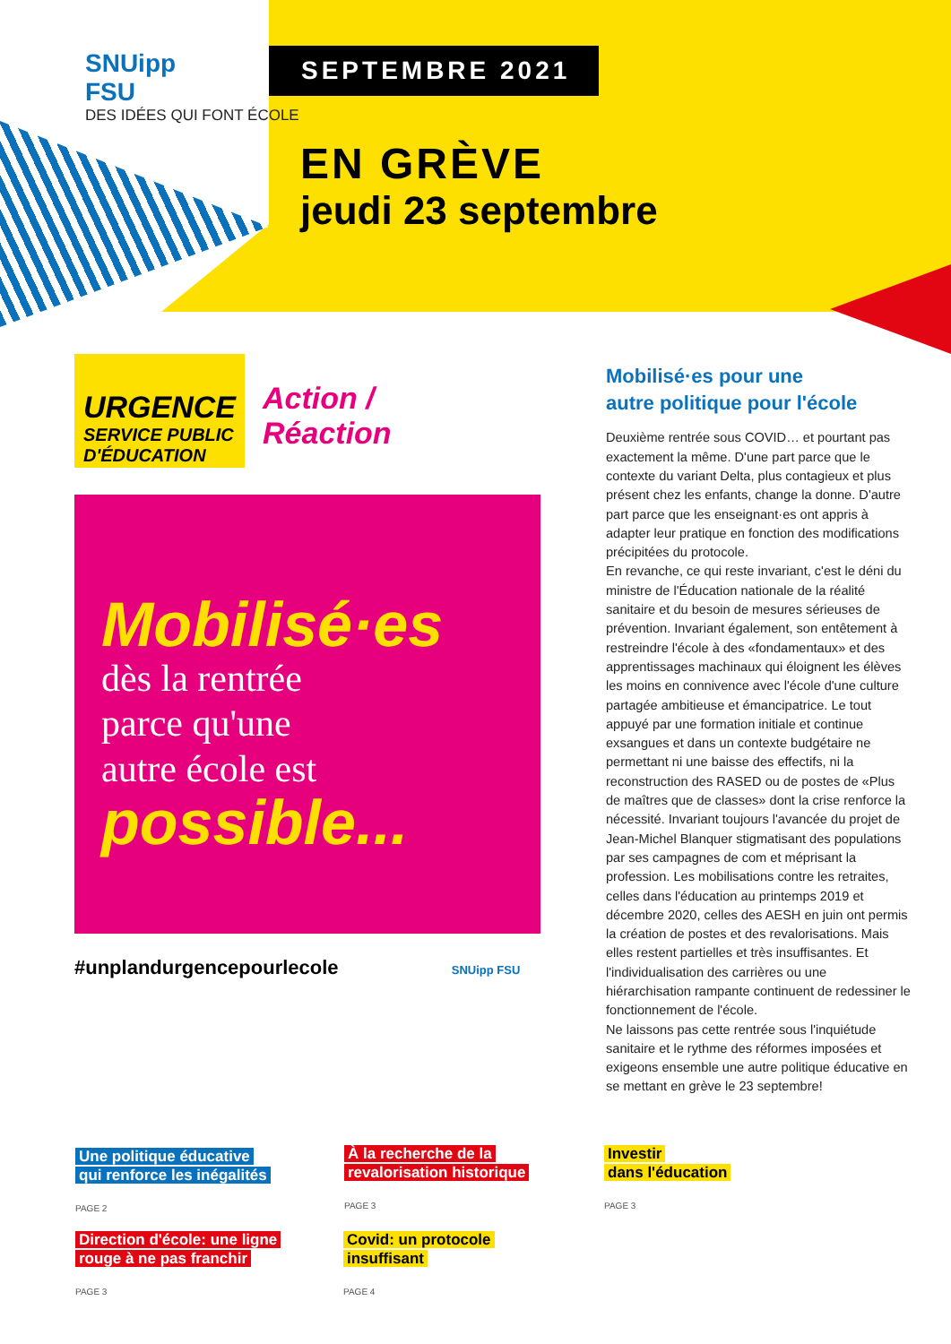SNUipp
FSU
DES IDÉES QUI FONT ÉCOLE
SEPTEMBRE 2021
EN GRÈVE
jeudi 23 septembre
URGENCE SERVICE PUBLIC
D'ÉDUCATION
Action /
Réaction
Mobilisé·es
dès la rentrée
parce qu'une
autre école est
possible...
#unplandurgencepourlecole SNUipp FSU
Mobilisé·es pour une
autre politique pour l'école
Deuxième rentrée sous COVID… et pourtant pas exactement la même. D'une part parce que le contexte du variant Delta, plus contagieux et plus présent chez les enfants, change la donne. D'autre part parce que les enseignant·es ont appris à adapter leur pratique en fonction des modifications précipitées du protocole.
En revanche, ce qui reste invariant, c'est le déni du ministre de l'Éducation nationale de la réalité sanitaire et du besoin de mesures sérieuses de prévention. Invariant également, son entêtement à restreindre l'école à des «fondamentaux» et des apprentissages machinaux qui éloignent les élèves les moins en connivence avec l'école d'une culture partagée ambitieuse et émancipatrice. Le tout appuyé par une formation initiale et continue exsangues et dans un contexte budgétaire ne permettant ni une baisse des effectifs, ni la reconstruction des RASED ou de postes de «Plus de maîtres que de classes» dont la crise renforce la nécessité. Invariant toujours l'avancée du projet de Jean-Michel Blanquer stigmatisant des populations par ses campagnes de com et méprisant la profession. Les mobilisations contre les retraites, celles dans l'éducation au printemps 2019 et décembre 2020, celles des AESH en juin ont permis la création de postes et des revalorisations. Mais elles restent partielles et très insuffisantes. Et l'individualisation des carrières ou une hiérarchisation rampante continuent de redessiner le fonctionnement de l'école.
Ne laissons pas cette rentrée sous l'inquiétude sanitaire et le rythme des réformes imposées et exigeons ensemble une autre politique éducative en se mettant en grève le 23 septembre!
Une politique éducative
qui renforce les inégalités
PAGE 2
À la recherche de la
revalorisation historique
PAGE 3
Investir
dans l'éducation
PAGE 3
Direction d'école: une ligne
rouge à ne pas franchir
PAGE 3
Covid: un protocole
insuffisant
PAGE 4